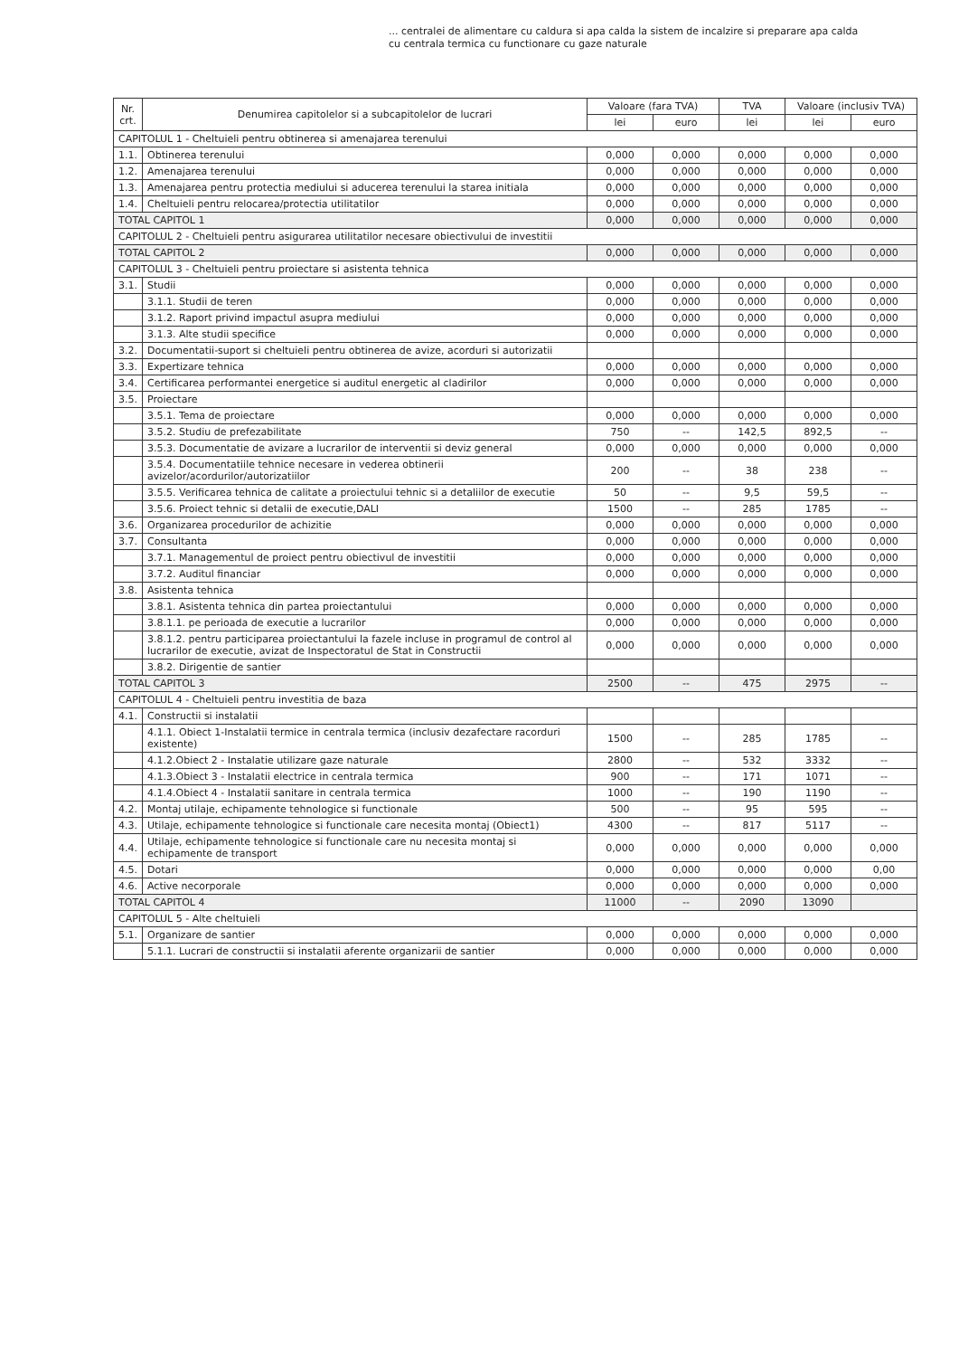... centralei de alimentare cu caldura si apa calda la sistem de incalzire si preparare apa calda
cu centrala termica cu functionare cu gaze naturale
| Nr. crt. | Denumirea capitolelor si a subcapitolelor de lucrari | Valoare (fara TVA) | | TVA | Valoare (inclusiv TVA) | |
| --- | --- | --- | --- | --- | --- | --- |
| | | lei | euro | lei | lei | euro |
| CAPITOLUL 1 - Cheltuieli pentru obtinerea si amenajarea terenului | | | | | | |
| 1.1. | Obtinerea terenului | 0,000 | 0,000 | 0,000 | 0,000 | 0,000 |
| 1.2. | Amenajarea terenului | 0,000 | 0,000 | 0,000 | 0,000 | 0,000 |
| 1.3. | Amenajarea pentru protectia mediului si aducerea terenului la starea initiala | 0,000 | 0,000 | 0,000 | 0,000 | 0,000 |
| 1.4. | Cheltuieli pentru relocarea/protectia utilitatilor | 0,000 | 0,000 | 0,000 | 0,000 | 0,000 |
| TOTAL CAPITOL 1 | | 0,000 | 0,000 | 0,000 | 0,000 | 0,000 |
| CAPITOLUL 2 - Cheltuieli pentru asigurarea utilitatilor necesare obiectivului de investitii | | | | | | |
| TOTAL CAPITOL 2 | | 0,000 | 0,000 | 0,000 | 0,000 | 0,000 |
| CAPITOLUL 3 - Cheltuieli pentru proiectare si asistenta tehnica | | | | | | |
| 3.1. | Studii | 0,000 | 0,000 | 0,000 | 0,000 | 0,000 |
| | 3.1.1. Studii de teren | 0,000 | 0,000 | 0,000 | 0,000 | 0,000 |
| | 3.1.2. Raport privind impactul asupra mediului | 0,000 | 0,000 | 0,000 | 0,000 | 0,000 |
| | 3.1.3. Alte studii specifice | 0,000 | 0,000 | 0,000 | 0,000 | 0,000 |
| 3.2. | Documentatii-suport si cheltuieli pentru obtinerea de avize, acorduri si autorizatii | | | | | |
| 3.3. | Expertizare tehnica | 0,000 | 0,000 | 0,000 | 0,000 | 0,000 |
| 3.4. | Certificarea performantei energetice si auditul energetic al cladirilor | 0,000 | 0,000 | 0,000 | 0,000 | 0,000 |
| 3.5. | Proiectare | | | | | |
| | 3.5.1. Tema de proiectare | 0,000 | 0,000 | 0,000 | 0,000 | 0,000 |
| | 3.5.2. Studiu de prefezabilitate | 750 | -- | 142,5 | 892,5 | -- |
| | 3.5.3. Documentatie de avizare a lucrarilor de interventii si deviz general | 0,000 | 0,000 | 0,000 | 0,000 | 0,000 |
| | 3.5.4. Documentatiile tehnice necesare in vederea obtinerii avizelor/acordurilor/autorizatiilor | 200 | -- | 38 | 238 | -- |
| | 3.5.5. Verificarea tehnica de calitate a proiectului tehnic si a detaliilor de executie | 50 | -- | 9,5 | 59,5 | -- |
| | 3.5.6. Proiect tehnic si detalii de executie,DALI | 1500 | -- | 285 | 1785 | -- |
| 3.6. | Organizarea procedurilor de achizitie | 0,000 | 0,000 | 0,000 | 0,000 | 0,000 |
| 3.7. | Consultanta | 0,000 | 0,000 | 0,000 | 0,000 | 0,000 |
| | 3.7.1. Managementul de proiect pentru obiectivul de investitii | 0,000 | 0,000 | 0,000 | 0,000 | 0,000 |
| | 3.7.2. Auditul financiar | 0,000 | 0,000 | 0,000 | 0,000 | 0,000 |
| 3.8. | Asistenta tehnica | | | | | |
| | 3.8.1. Asistenta tehnica din partea proiectantului | 0,000 | 0,000 | 0,000 | 0,000 | 0,000 |
| | 3.8.1.1. pe perioada de executie a lucrarilor | 0,000 | 0,000 | 0,000 | 0,000 | 0,000 |
| | 3.8.1.2. pentru participarea proiectantului la fazele incluse in programul de control al lucrarilor de executie, avizat de Inspectoratul de Stat in Constructii | 0,000 | 0,000 | 0,000 | 0,000 | 0,000 |
| | 3.8.2. Dirigentie de santier | | | | | |
| TOTAL CAPITOL 3 | | 2500 | -- | 475 | 2975 | -- |
| CAPITOLUL 4 - Cheltuieli pentru investitia de baza | | | | | | |
| 4.1. | Constructii si instalatii | | | | | |
| | 4.1.1. Obiect 1-Instalatii termice in centrala termica (inclusiv dezafectare racorduri existente) | 1500 | -- | 285 | 1785 | -- |
| | 4.1.2.Obiect 2 - Instalatie utilizare gaze naturale | 2800 | -- | 532 | 3332 | -- |
| | 4.1.3.Obiect 3 - Instalatii electrice in centrala termica | 900 | -- | 171 | 1071 | -- |
| | 4.1.4.Obiect 4 - Instalatii sanitare in centrala termica | 1000 | -- | 190 | 1190 | -- |
| 4.2. | Montaj utilaje, echipamente tehnologice si functionale | 500 | -- | 95 | 595 | -- |
| 4.3. | Utilaje, echipamente tehnologice si functionale care necesita montaj (Obiect1) | 4300 | -- | 817 | 5117 | -- |
| 4.4. | Utilaje, echipamente tehnologice si functionale care nu necesita montaj si echipamente de transport | 0,000 | 0,000 | 0,000 | 0,000 | 0,000 |
| 4.5. | Dotari | 0,000 | 0,000 | 0,000 | 0,000 | 0,00 |
| 4.6. | Active necorporale | 0,000 | 0,000 | 0,000 | 0,000 | 0,000 |
| TOTAL CAPITOL 4 | | 11000 | -- | 2090 | 13090 | |
| CAPITOLUL 5 - Alte cheltuieli | | | | | | |
| 5.1. | Organizare de santier | 0,000 | 0,000 | 0,000 | 0,000 | 0,000 |
| | 5.1.1. Lucrari de constructii si instalatii aferente organizarii de santier | 0,000 | 0,000 | 0,000 | 0,000 | 0,000 |